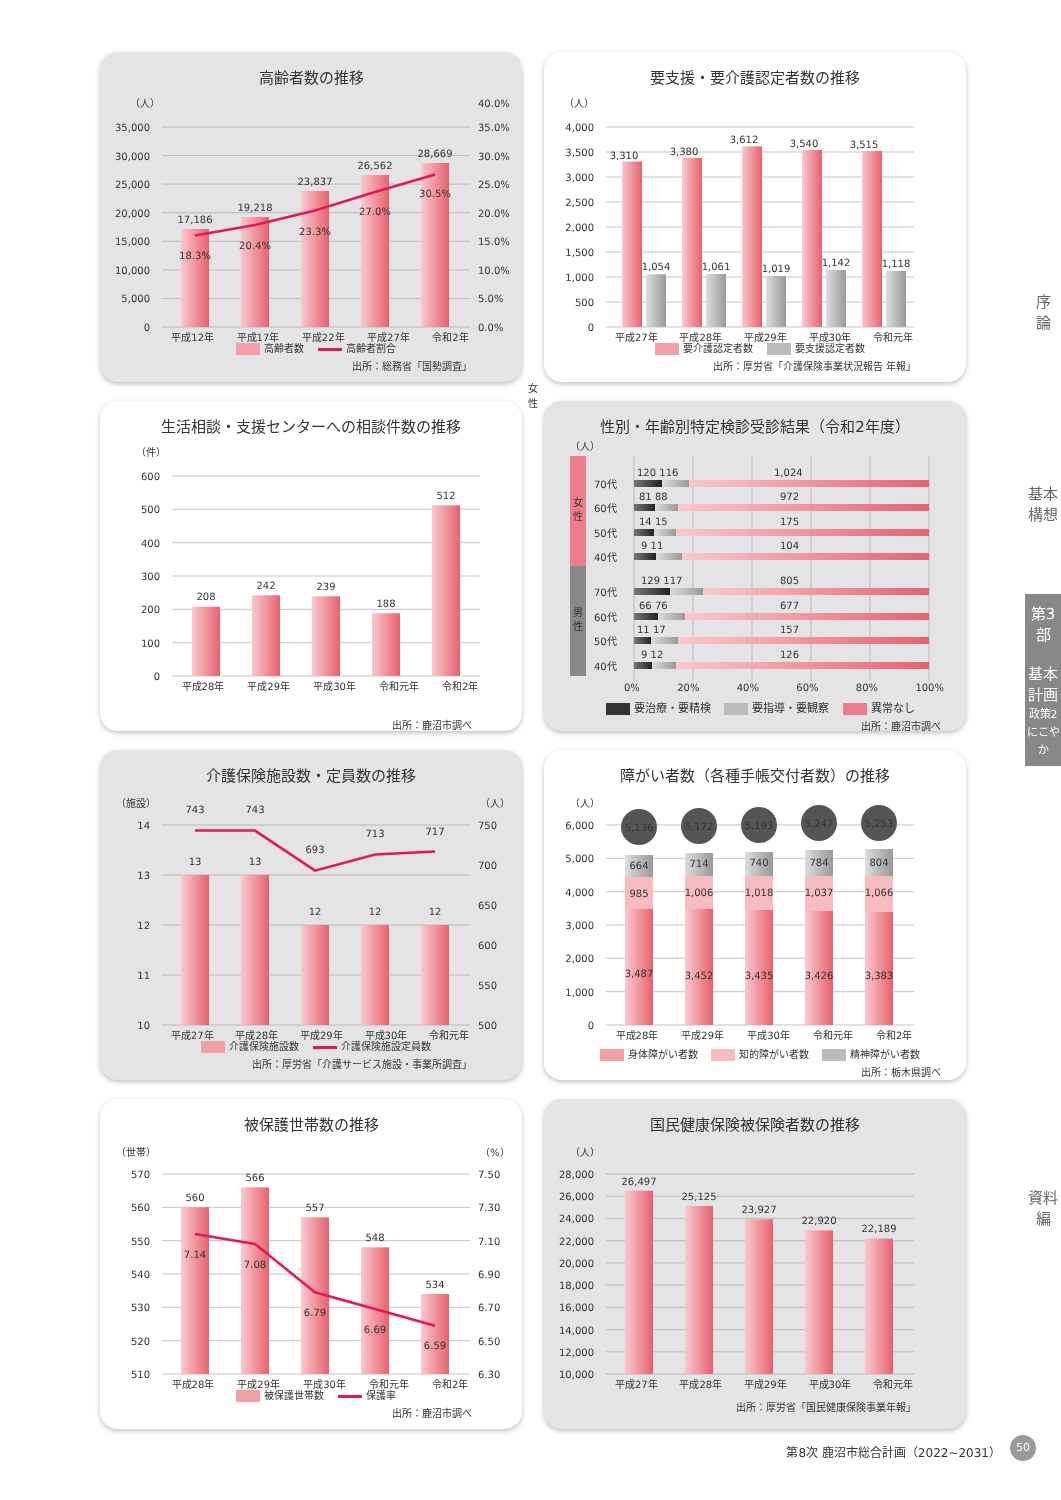高齢者数の推移
（人）
0
5,000
10,000
15,000
20,000
25,000
30,000
35,000
0.0%
5.0%
10.0%
15.0%
20.0%
25.0%
30.0%
35.0%
40.0%
17,186
19,218
23,837
26,562
28,669
18.3%
20.4%
23.3%
27.0%
30.5%
平成12年 平成17年 平成22年 平成27年 令和2年
高齢者数 高齢者割合
出所：総務省「国勢調査」
要支援・要介護認定者数の推移
（人）
0
500
1,000
1,500
2,000
2,500
3,000
3,500
4,000
3,310
1,054
3,380
1,061
3,612
1,019
3,540
1,142
3,515
1,118
平成27年 平成28年 平成29年 平成30年 令和元年
要介護認定者数 要支援認定者数
出所：厚労省「介護保険事業状況報告 年報」
生活相談・支援センターへの相談件数の推移
（件）
0
100
200
300
400
500
600
208
242
239
188
512
平成28年 平成29年 平成30年 令和元年 令和2年
出所：鹿沼市調べ
性別・年齢別特定検診受診結果（令和2年度）
（人）
女
性
男
性
70代
120 116
1,024
60代
81 88
972
50代
14 15
175
40代
9 11
104
70代
129 117
805
60代
66 76
677
50代
11 17
157
40代
9 12
126
0% 20% 40% 60% 80% 100%
要治療・要精検 要指導・要観察 異常なし
出所：鹿沼市調べ
介護保険施設数・定員数の推移
（施設）
（人）
10
11
12
13
14
500
550
600
650
700
750
13
13
12
12
12
743
743
693
713
717
平成27年 平成28年 平成29年 平成30年 令和元年
介護保険施設数 介護保険施設定員数
出所：厚労省「介護サービス施設・事業所調査」
障がい者数（各種手帳交付者数）の推移
（人）
0
1,000
2,000
3,000
4,000
5,000
6,000
5,136
664
985
3,487
5,172
714
1,006
3,452
5,193
740
1,018
3,435
5,247
784
1,037
3,426
5,253
804
1,066
3,383
平成28年 平成29年 平成30年 令和元年 令和2年
身体障がい者数 知的障がい者数 精神障がい者数
出所：栃木県調べ
被保護世帯数の推移
（世帯）
（%）
510
520
530
540
550
560
570
6.30
6.50
6.70
6.90
7.10
7.30
7.50
560
566
557
548
534
7.14
7.08
6.79
6.69
6.59
平成28年 平成29年 平成30年 令和元年 令和2年
被保護世帯数 保護率
出所：鹿沼市調べ
国民健康保険被保険者数の推移
（人）
10,000
12,000
14,000
16,000
18,000
20,000
22,000
24,000
26,000
28,000
26,497
25,125
23,927
22,920
22,189
平成27年 平成28年 平成29年 平成30年 令和元年
出所：厚労省「国民健康保険事業年報」
女性
序
論
基本構想
第3部
基本計画
政策2 にこやか
資料編
第8次 鹿沼市総合計画（2022~2031）
50